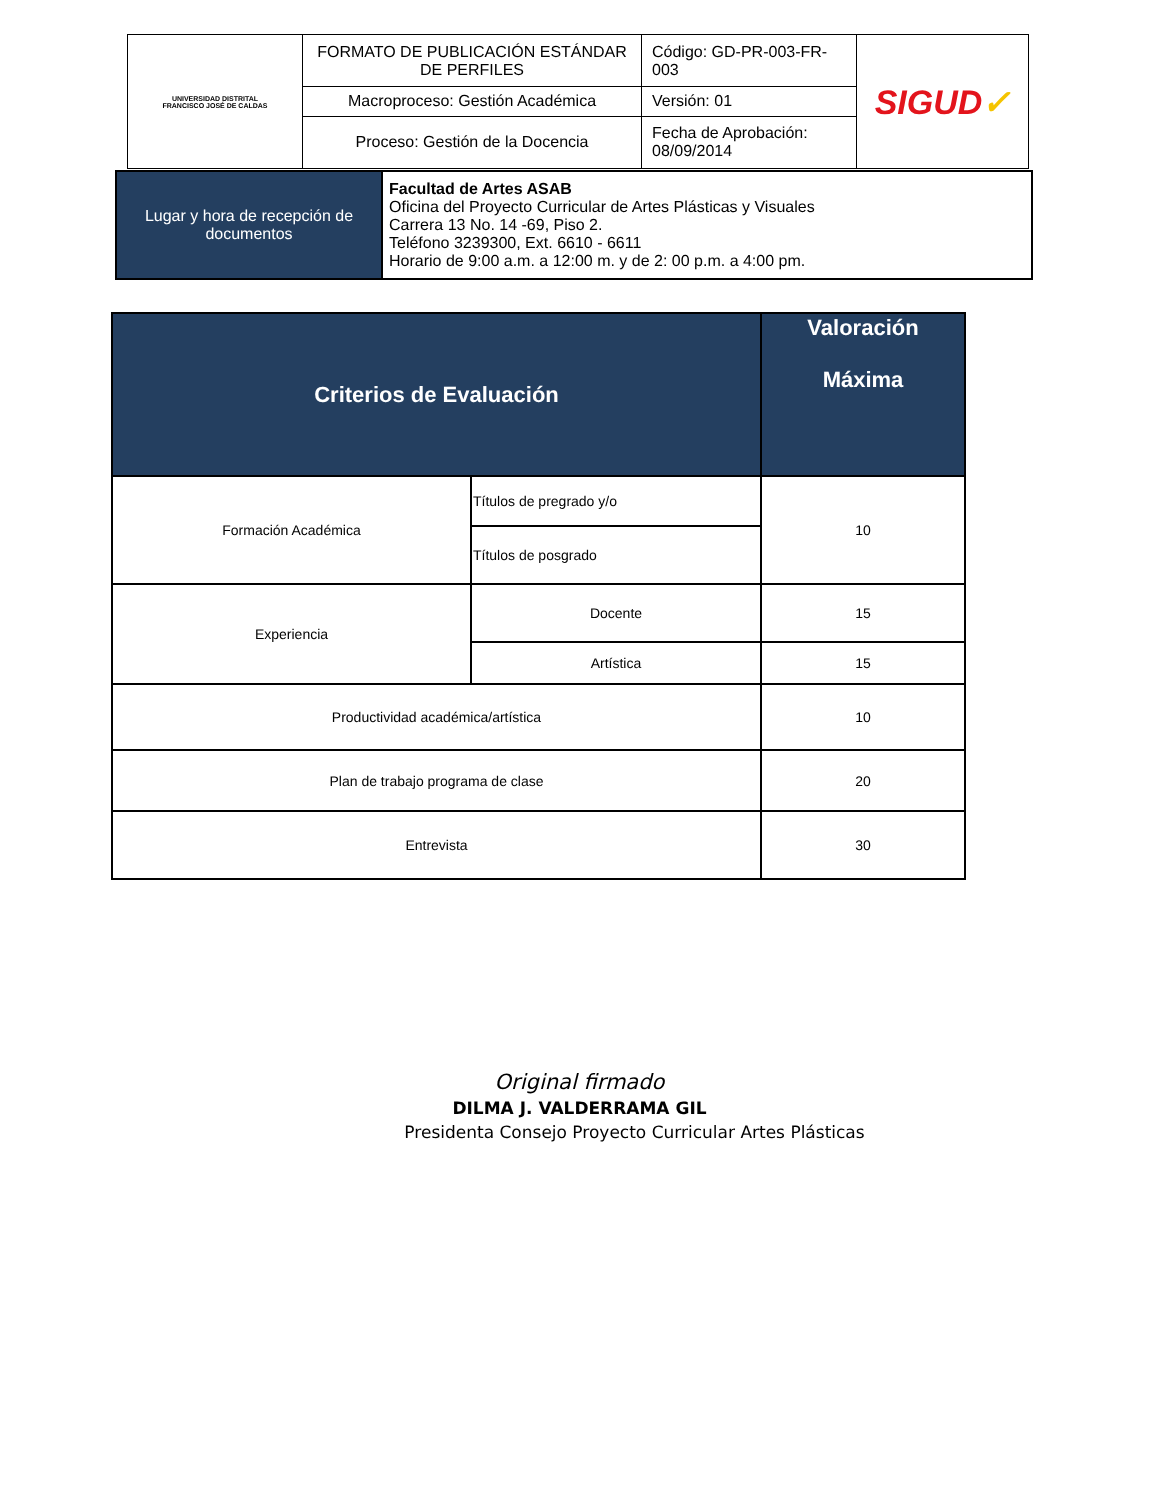| UNIVERSIDAD DISTRITAL FRANCISCO JOSÉ DE CALDAS | FORMATO DE PUBLICACIÓN ESTÁNDAR DE PERFILES | Código: GD-PR-003-FR-003 | SIGUD ✓ |
| | Macroproceso: Gestión Académica | Versión: 01 | |
| | Proceso: Gestión de la Docencia | Fecha de Aprobación: 08/09/2014 | |
| Lugar y hora de recepción de documentos | Facultad de Artes ASAB Oficina del Proyecto Curricular de Artes Plásticas y Visuales Carrera 13 No. 14 -69, Piso 2. Teléfono 3239300, Ext. 6610 - 6611 Horario de 9:00 a.m. a 12:00 m. y de 2: 00 p.m. a 4:00 pm. |
| Criterios de Evaluación | | Valoración Máxima |
| --- | --- | --- |
| Formación Académica | Títulos de pregrado y/o | 10 |
| | Títulos de posgrado | |
| Experiencia | Docente | 15 |
| | Artística | 15 |
| Productividad académica/artística | | 10 |
| Plan de trabajo programa de clase | | 20 |
| Entrevista | | 30 |
Original firmado
DILMA J. VALDERRAMA GIL
Presidenta Consejo Proyecto Curricular Artes Plásticas